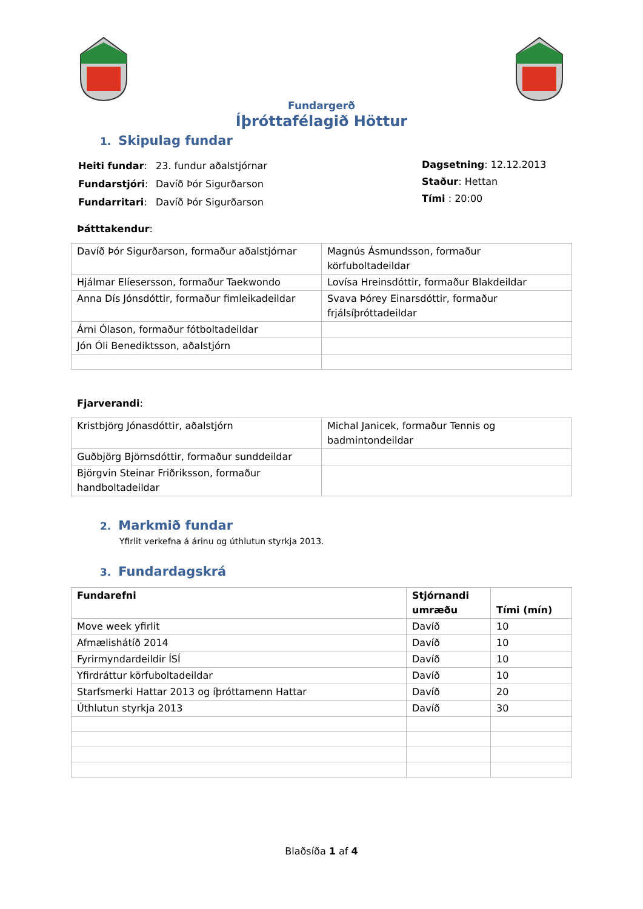Fundargerð
Íþróttafélagið Höttur
1. Skipulag fundar
| Heiti fundar : | 23. fundur aðalstjórnar |
| Fundarstjóri : | Davíð Þór Sigurðarson |
| Fundarritari : | Davíð Þór Sigurðarson |
Dagsetning: 12.12.2013
Staður: Hettan
Tími : 20:00
Þátttakendur:
| Davíð Þór Sigurðarson, formaður aðalstjórnar | Magnús Ásmundsson, formaður körfuboltadeildar |
| Hjálmar Elíesersson, formaður Taekwondo | Lovísa Hreinsdóttir, formaður Blakdeildar |
| Anna Dís Jónsdóttir, formaður fimleikadeildar | Svava Þórey Einarsdóttir, formaður frjálsíþróttadeildar |
| Árni Ólason, formaður fótboltadeildar | |
| Jón Óli Benediktsson, aðalstjórn | |
Fjarverandi:
| Kristbjörg Jónasdóttir, aðalstjórn | Michal Janicek, formaður Tennis og badmintondeildar |
| Guðbjörg Björnsdóttir, formaður sunddeildar | |
| Björgvin Steinar Friðriksson, formaður handboltadeildar | |
2. Markmið fundar
Yfirlit verkefna á árinu og úthlutun styrkja 2013.
3. Fundardagskrá
| Fundarefni | Stjórnandi umræðu | Tími (mín) |
| --- | --- | --- |
| Move week yfirlit | Davíð | 10 |
| Afmælishátíð 2014 | Davíð | 10 |
| Fyrirmyndardeildir ÍSÍ | Davíð | 10 |
| Yfirdráttur körfuboltadeildar | Davíð | 10 |
| Starfsmerki Hattar 2013 og íþróttamenn Hattar | Davíð | 20 |
| Úthlutun styrkja 2013 | Davíð | 30 |
Blaðsíða 1 af 4